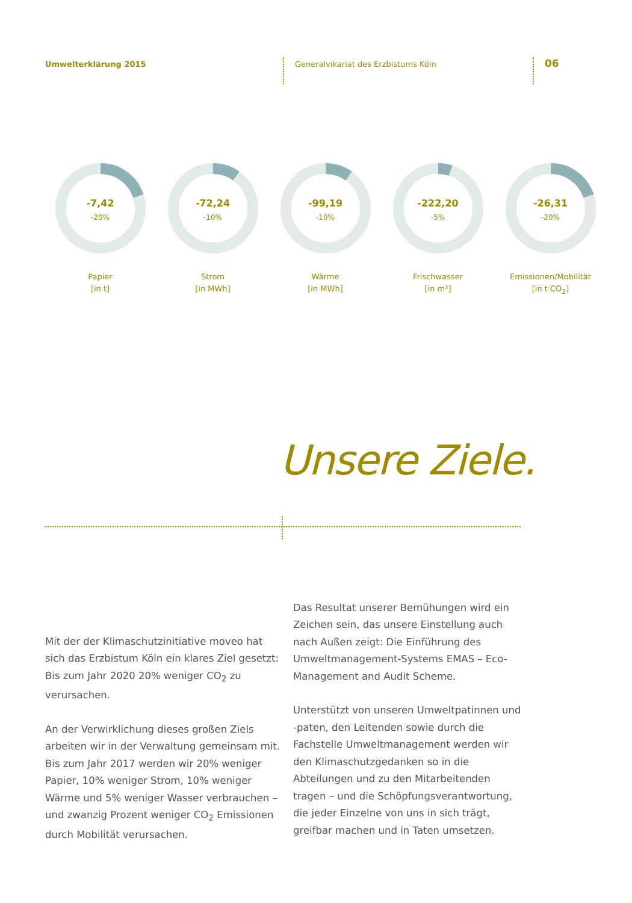Umwelterklärung 2015 Generalvikariat des Erzbistums Köln
06
-7,42
-20%
Papier
[in t]
-72,24
-10%
Strom
[in MWh]
-99,19
-10%
Wärme
[in MWh]
-222,20
-5%
Frischwasser
[in m³]
-26,31
-20%
Emissionen/Mobilität
[in t CO<sub>2</sub>]
Unsere Ziele.
Mit der der Klimaschutzinitiative moveo hat sich das Erzbistum Köln ein klares Ziel gesetzt: Bis zum Jahr 2020 20% weniger CO<sub>2</sub> zu verursachen.
An der Verwirklichung dieses großen Ziels arbeiten wir in der Verwaltung gemeinsam mit. Bis zum Jahr 2017 werden wir 20% weniger Papier, 10% weniger Strom, 10% weniger Wärme und 5% weniger Wasser verbrauchen – und zwanzig Prozent weniger CO<sub>2</sub> Emissionen durch Mobilität verursachen.
Das Resultat unserer Bemühungen wird ein Zeichen sein, das unsere Einstellung auch nach Außen zeigt: Die Einführung des Umweltmanagement-Systems EMAS – Eco-Management and Audit Scheme.
Unterstützt von unseren Umweltpatinnen und -paten, den Leitenden sowie durch die Fachstelle Umweltmanagement werden wir den Klimaschutzgedanken so in die Abteilungen und zu den Mitarbeitenden tragen – und die Schöpfungsverantwortung, die jeder Einzelne von uns in sich trägt, greifbar machen und in Taten umsetzen.